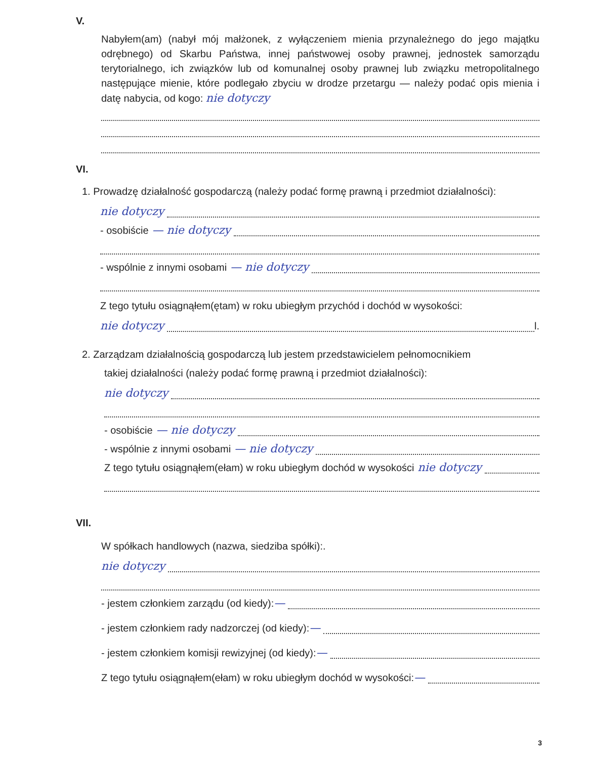V.
Nabyłem(am) (nabył mój małżonek, z wyłączeniem mienia przynależnego do jego majątku odrębnego) od Skarbu Państwa, innej państwowej osoby prawnej, jednostek samorządu terytorialnego, ich związków lub od komunalnej osoby prawnej lub związku metropolitalnego następujące mienie, które podlegało zbyciu w drodze przetargu — należy podać opis mienia i datę nabycia, od kogo: nie dotyczy
VI.
1. Prowadzę działalność gospodarczą (należy podać formę prawną i przedmiot działalności):
nie dotyczy
- osobiście — nie dotyczy
- wspólnie z innymi osobami — nie dotyczy
Z tego tytułu osiągnąłem(ętam) w roku ubiegłym przychód i dochód w wysokości:
nie dotyczy l.
2. Zarządzam działalnością gospodarczą lub jestem przedstawicielem pełnomocnikiem
takiej działalności (należy podać formę prawną i przedmiot działalności):
nie dotyczy
- osobiście — nie dotyczy
- wspólnie z innymi osobami — nie dotyczy
Z tego tytułu osiągnąłem(ełam) w roku ubiegłym dochód w wysokości nie dotyczy
VII.
W spółkach handlowych (nazwa, siedziba spółki):.
nie dotyczy
- jestem członkiem zarządu (od kiedy): —
- jestem członkiem rady nadzorczej (od kiedy): —
- jestem członkiem komisji rewizyjnej (od kiedy): —
Z tego tytułu osiągnąłem(ełam) w roku ubiegłym dochód w wysokości: —
3